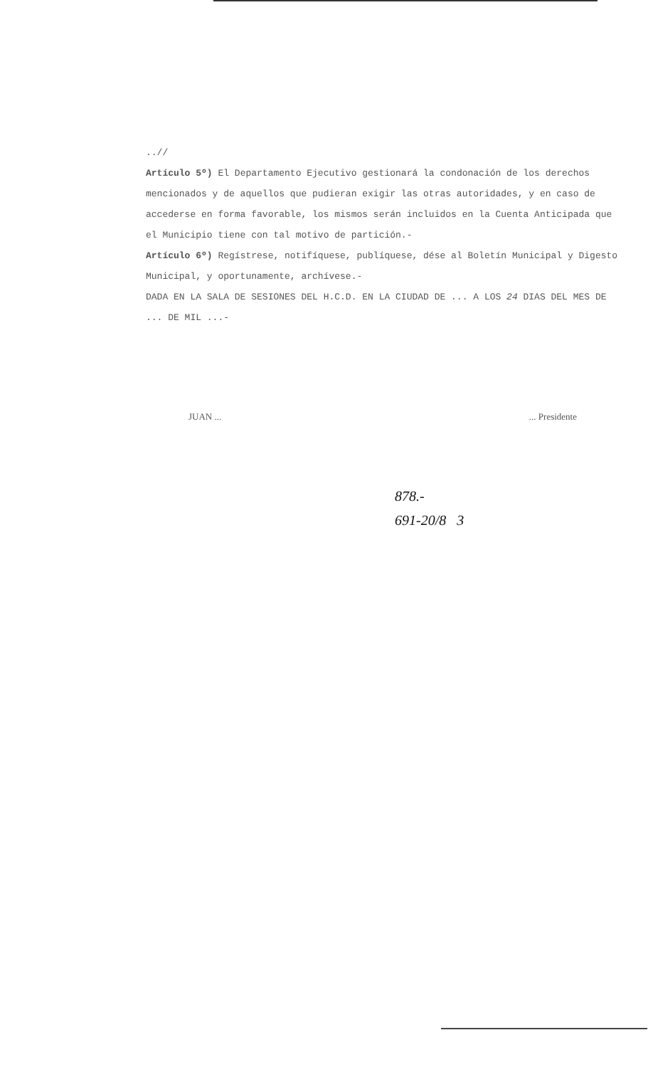..//
Artículo 5º) El Departamento Ejecutivo gestionará la condonación de los derechos mencionados y de aquellos que pudieran exigir las otras autoridades, y en caso de accederse en forma favorable, los mismos serán incluidos en la Cuenta Anticipada que el Municipio tiene con tal motivo de partición.-
Artículo 6º) Regístrese, notifíquese, publíquese, dése al Boletín Municipal y Digesto Municipal, y oportunamente, archívese.-
DADA EN LA SALA DE SESIONES DEL H.C.D. EN LA CIUDAD DE ... A LOS 24 DIAS DEL MES DE ... DE MIL ...-
JUAN ... ... Presidente
878.-
691-20/8 3